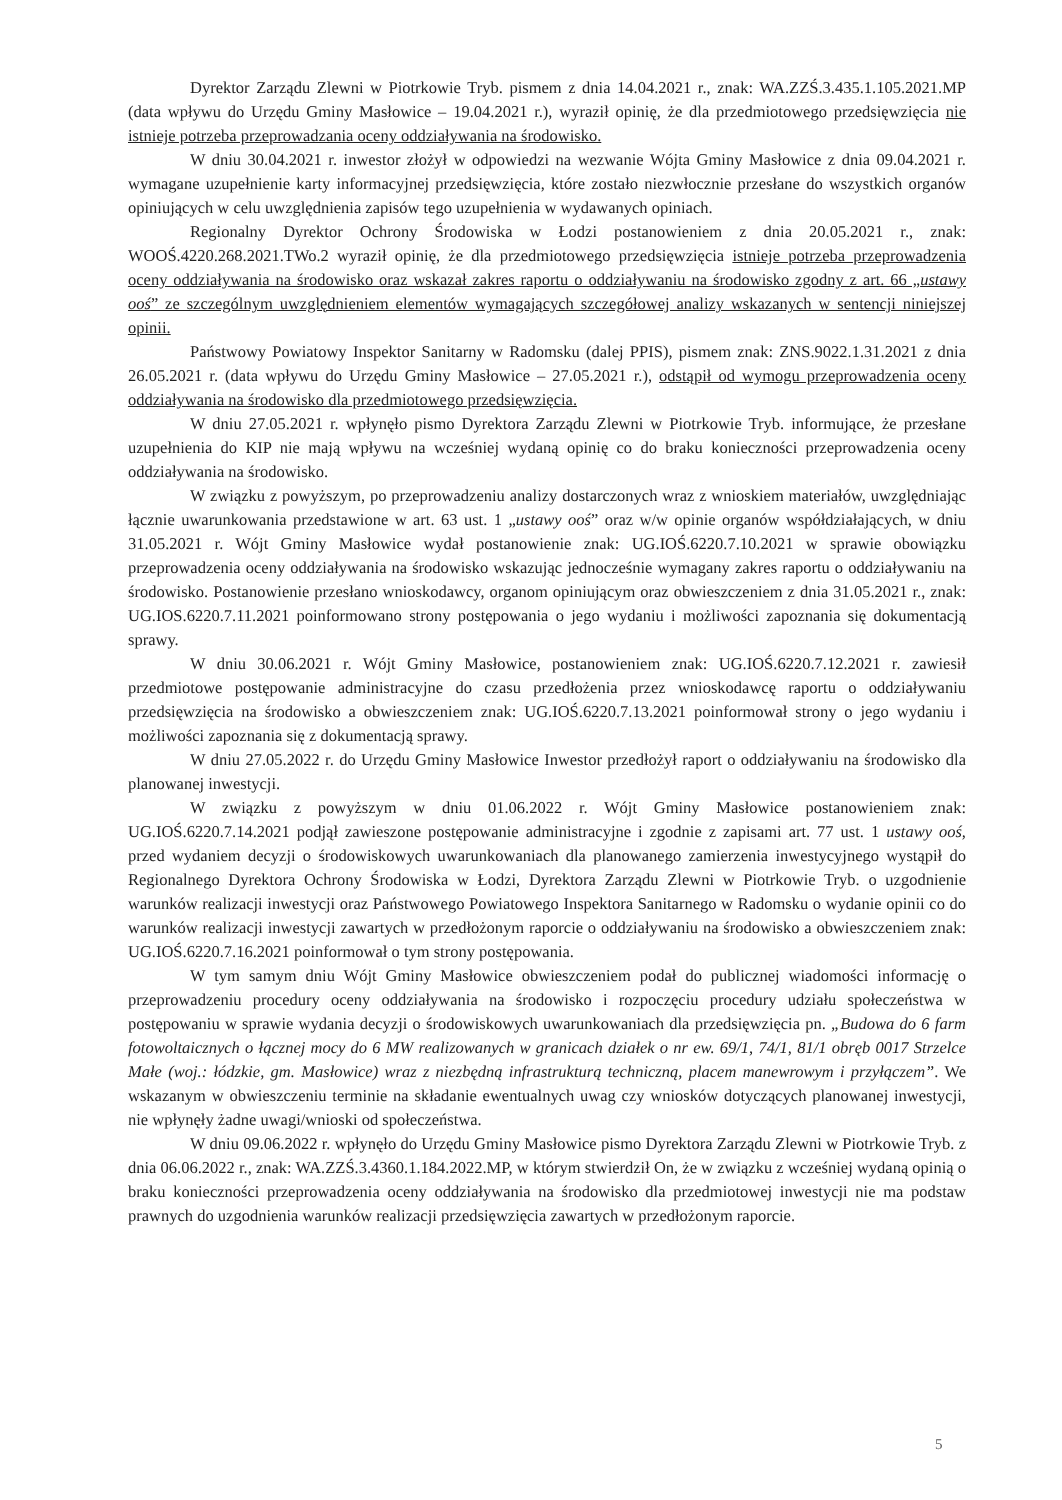Dyrektor Zarządu Zlewni w Piotrkowie Tryb. pismem z dnia 14.04.2021 r., znak: WA.ZZŚ.3.435.1.105.2021.MP (data wpływu do Urzędu Gminy Masłowice – 19.04.2021 r.), wyraził opinię, że dla przedmiotowego przedsięwzięcia nie istnieje potrzeba przeprowadzania oceny oddziaływania na środowisko.
W dniu 30.04.2021 r. inwestor złożył w odpowiedzi na wezwanie Wójta Gminy Masłowice z dnia 09.04.2021 r. wymagane uzupełnienie karty informacyjnej przedsięwzięcia, które zostało niezwłocznie przesłane do wszystkich organów opiniujących w celu uwzględnienia zapisów tego uzupełnienia w wydawanych opiniach.
Regionalny Dyrektor Ochrony Środowiska w Łodzi postanowieniem z dnia 20.05.2021 r., znak: WOOŚ.4220.268.2021.TWo.2 wyraził opinię, że dla przedmiotowego przedsięwzięcia istnieje potrzeba przeprowadzenia oceny oddziaływania na środowisko oraz wskazał zakres raportu o oddziaływaniu na środowisko zgodny z art. 66 „ustawy ooś” ze szczególnym uwzględnieniem elementów wymagających szczegółowej analizy wskazanych w sentencji niniejszej opinii.
Państwowy Powiatowy Inspektor Sanitarny w Radomsku (dalej PPIS), pismem znak: ZNS.9022.1.31.2021 z dnia 26.05.2021 r. (data wpływu do Urzędu Gminy Masłowice – 27.05.2021 r.), odstąpił od wymogu przeprowadzenia oceny oddziaływania na środowisko dla przedmiotowego przedsięwzięcia.
W dniu 27.05.2021 r. wpłynęło pismo Dyrektora Zarządu Zlewni w Piotrkowie Tryb. informujące, że przesłane uzupełnienia do KIP nie mają wpływu na wcześniej wydaną opinię co do braku konieczności przeprowadzenia oceny oddziaływania na środowisko.
W związku z powyższym, po przeprowadzeniu analizy dostarczonych wraz z wnioskiem materiałów, uwzględniając łącznie uwarunkowania przedstawione w art. 63 ust. 1 „ustawy ooś” oraz w/w opinie organów współdziałających, w dniu 31.05.2021 r. Wójt Gminy Masłowice wydał postanowienie znak: UG.IOŚ.6220.7.10.2021 w sprawie obowiązku przeprowadzenia oceny oddziaływania na środowisko wskazując jednocześnie wymagany zakres raportu o oddziaływaniu na środowisko. Postanowienie przesłano wnioskodawcy, organom opiniującym oraz obwieszczeniem z dnia 31.05.2021 r., znak: UG.IOS.6220.7.11.2021 poinformowano strony postępowania o jego wydaniu i możliwości zapoznania się dokumentacją sprawy.
W dniu 30.06.2021 r. Wójt Gminy Masłowice, postanowieniem znak: UG.IOŚ.6220.7.12.2021 r. zawiesił przedmiotowe postępowanie administracyjne do czasu przedłożenia przez wnioskodawcę raportu o oddziaływaniu przedsięwzięcia na środowisko a obwieszczeniem znak: UG.IOŚ.6220.7.13.2021 poinformował strony o jego wydaniu i możliwości zapoznania się z dokumentacją sprawy.
W dniu 27.05.2022 r. do Urzędu Gminy Masłowice Inwestor przedłożył raport o oddziaływaniu na środowisko dla planowanej inwestycji.
W związku z powyższym w dniu 01.06.2022 r. Wójt Gminy Masłowice postanowieniem znak: UG.IOŚ.6220.7.14.2021 podjął zawieszone postępowanie administracyjne i zgodnie z zapisami art. 77 ust. 1 ustawy ooś, przed wydaniem decyzji o środowiskowych uwarunkowaniach dla planowanego zamierzenia inwestycyjnego wystąpił do Regionalnego Dyrektora Ochrony Środowiska w Łodzi, Dyrektora Zarządu Zlewni w Piotrkowie Tryb. o uzgodnienie warunków realizacji inwestycji oraz Państwowego Powiatowego Inspektora Sanitarnego w Radomsku o wydanie opinii co do warunków realizacji inwestycji zawartych w przedłożonym raporcie o oddziaływaniu na środowisko a obwieszczeniem znak: UG.IOŚ.6220.7.16.2021 poinformował o tym strony postępowania.
W tym samym dniu Wójt Gminy Masłowice obwieszczeniem podał do publicznej wiadomości informację o przeprowadzeniu procedury oceny oddziaływania na środowisko i rozpoczęciu procedury udziału społeczeństwa w postępowaniu w sprawie wydania decyzji o środowiskowych uwarunkowaniach dla przedsięwzięcia pn. „Budowa do 6 farm fotowoltaicznych o łącznej mocy do 6 MW realizowanych w granicach działek o nr ew. 69/1, 74/1, 81/1 obręb 0017 Strzelce Małe (woj.: łódzkie, gm. Masłowice) wraz z niezbędną infrastrukturą techniczną, placem manewrowym i przyłączem”. We wskazanym w obwieszczeniu terminie na składanie ewentualnych uwag czy wniosków dotyczących planowanej inwestycji, nie wpłynęły żadne uwagi/wnioski od społeczeństwa.
W dniu 09.06.2022 r. wpłynęło do Urzędu Gminy Masłowice pismo Dyrektora Zarządu Zlewni w Piotrkowie Tryb. z dnia 06.06.2022 r., znak: WA.ZZŚ.3.4360.1.184.2022.MP, w którym stwierdził On, że w związku z wcześniej wydaną opinią o braku konieczności przeprowadzenia oceny oddziaływania na środowisko dla przedmiotowej inwestycji nie ma podstaw prawnych do uzgodnienia warunków realizacji przedsięwzięcia zawartych w przedłożonym raporcie.
5